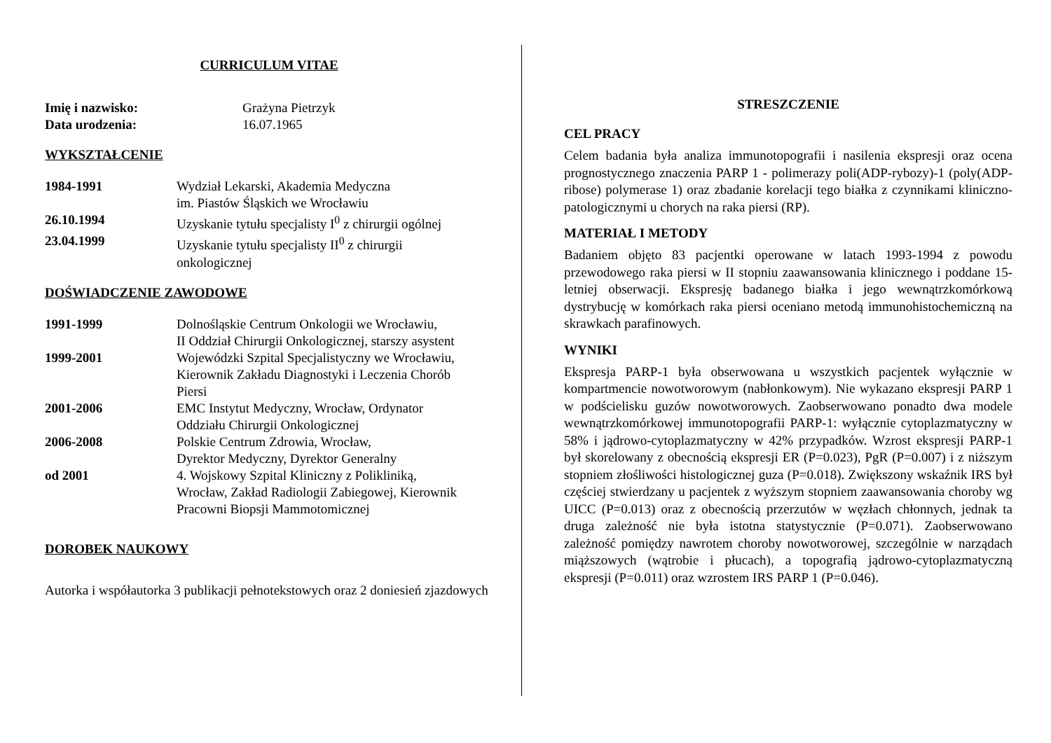CURRICULUM VITAE
Imię i nazwisko: Grażyna Pietrzyk
Data urodzenia: 16.07.1965
WYKSZTAŁCENIE
1984-1991 Wydział Lekarski, Akademia Medyczna
im. Piastów Śląskich we Wrocławiu
26.10.1994 Uzyskanie tytułu specjalisty I<sup>0</sup> z chirurgii ogólnej
23.04.1999 Uzyskanie tytułu specjalisty II<sup>0</sup> z chirurgii
onkologicznej
DOŚWIADCZENIE ZAWODOWE
1991-1999 Dolnośląskie Centrum Onkologii we Wrocławiu,
II Oddział Chirurgii Onkologicznej, starszy asystent
1999-2001 Wojewódzki Szpital Specjalistyczny we Wrocławiu,
Kierownik Zakładu Diagnostyki i Leczenia Chorób
Piersi
2001-2006 EMC Instytut Medyczny, Wrocław, Ordynator
Oddziału Chirurgii Onkologicznej
2006-2008 Polskie Centrum Zdrowia, Wrocław,
Dyrektor Medyczny, Dyrektor Generalny
od 2001 4. Wojskowy Szpital Kliniczny z Polikliniką,
Wrocław, Zakład Radiologii Zabiegowej, Kierownik
Pracowni Biopsji Mammotomicznej
DOROBEK NAUKOWY
Autorka i współautorka 3 publikacji pełnotekstowych oraz 2 doniesień zjazdowych
STRESZCZENIE
CEL PRACY
Celem badania była analiza immunotopografii i nasilenia ekspresji oraz ocena prognostycznego znaczenia PARP 1 - polimerazy poli(ADP-rybozy)-1 (poly(ADP-ribose) polymerase 1) oraz zbadanie korelacji tego białka z czynnikami kliniczno-patologicznymi u chorych na raka piersi (RP).
MATERIAŁ I METODY
Badaniem objęto 83 pacjentki operowane w latach 1993-1994 z powodu przewodowego raka piersi w II stopniu zaawansowania klinicznego i poddane 15-letniej obserwacji. Ekspresję badanego białka i jego wewnątrzkomórkową dystrybucję w komórkach raka piersi oceniano metodą immunohistochemiczną na skrawkach parafinowych.
WYNIKI
Ekspresja PARP-1 była obserwowana u wszystkich pacjentek wyłącznie w kompartmencie nowotworowym (nabłonkowym). Nie wykazano ekspresji PARP 1 w podścielisku guzów nowotworowych. Zaobserwowano ponadto dwa modele wewnątrzkomórkowej immunotopografii PARP-1: wyłącznie cytoplazmatyczny w 58% i jądrowo-cytoplazmatyczny w 42% przypadków. Wzrost ekspresji PARP-1 był skorelowany z obecnością ekspresji ER (P=0.023), PgR (P=0.007) i z niższym stopniem złośliwości histologicznej guza (P=0.018). Zwiększony wskaźnik IRS był częściej stwierdzany u pacjentek z wyższym stopniem zaawansowania choroby wg UICC (P=0.013) oraz z obecnością przerzutów w węzłach chłonnych, jednak ta druga zależność nie była istotna statystycznie (P=0.071). Zaobserwowano zależność pomiędzy nawrotem choroby nowotworowej, szczególnie w narządach miąższowych (wątrobie i płucach), a topografią jądrowo-cytoplazmatyczną ekspresji (P=0.011) oraz wzrostem IRS PARP 1 (P=0.046).